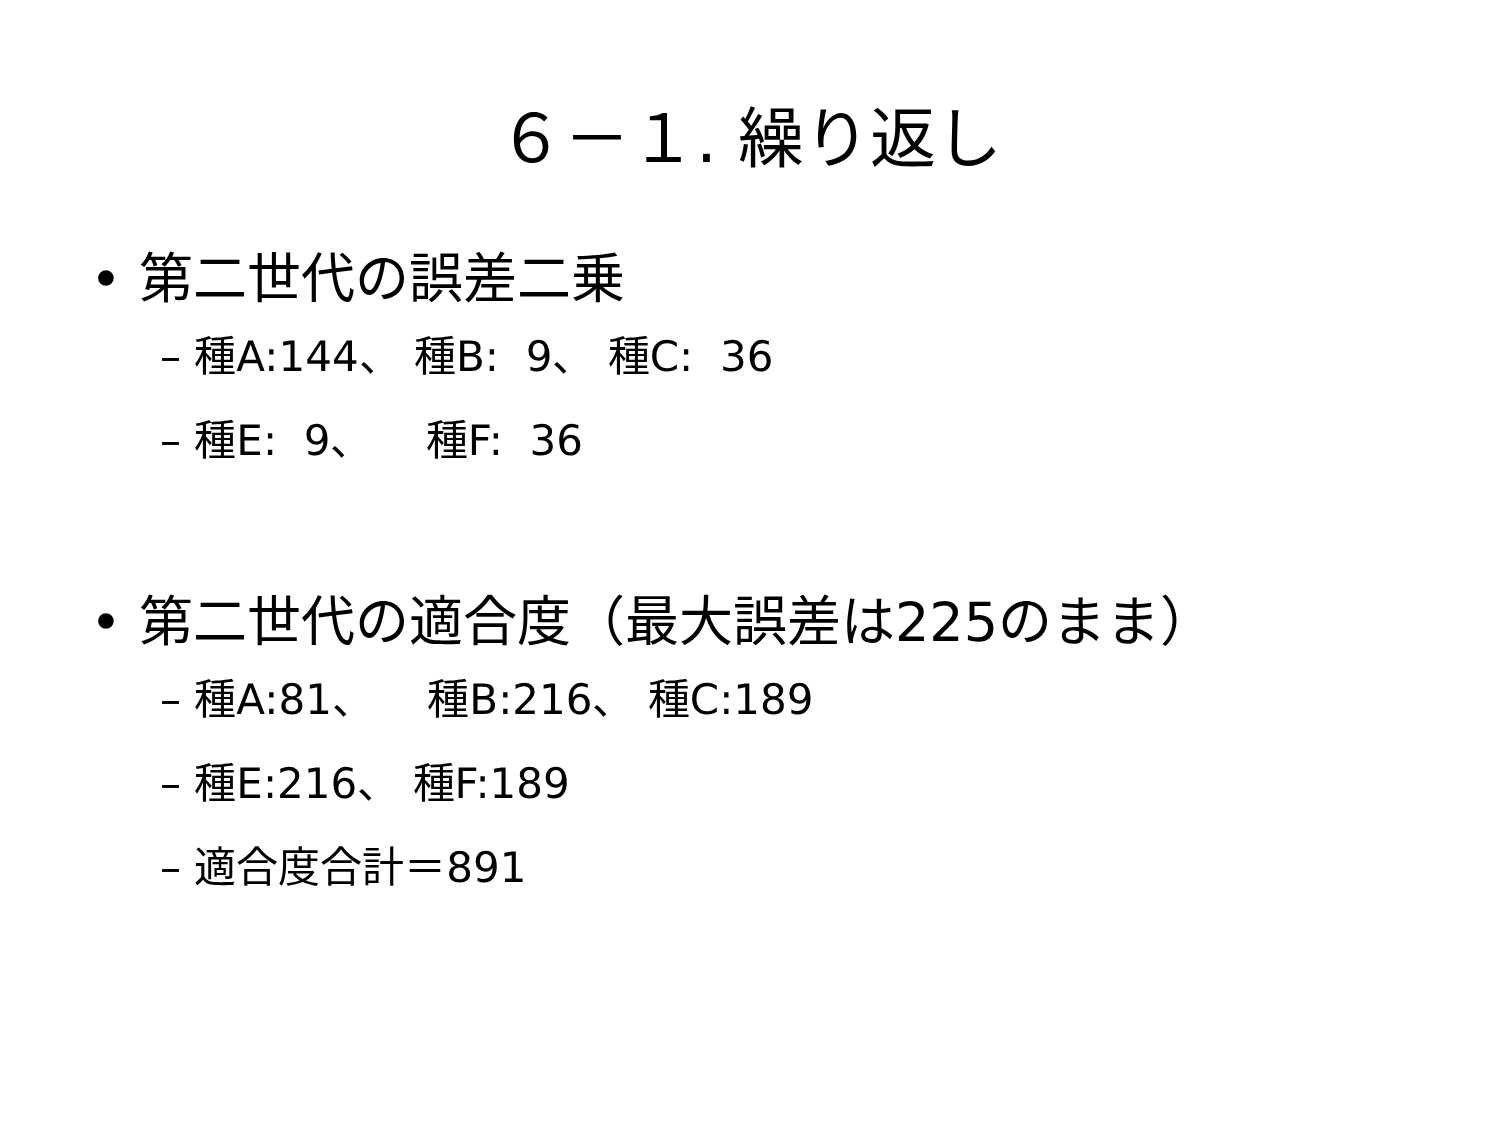６－１. 繰り返し
• 第二世代の誤差二乗
– 種A:144、 種B: 9、 種C: 36
– 種E: 9、 種F: 36
• 第二世代の適合度（最大誤差は225のまま）
– 種A:81、 種B:216、 種C:189
– 種E:216、 種F:189
– 適合度合計＝891